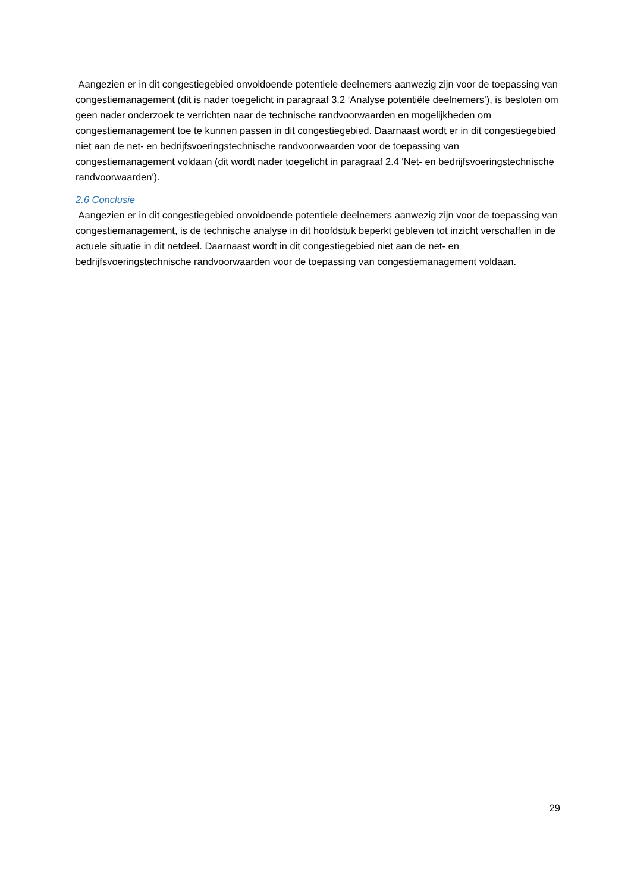Aangezien er in dit congestiegebied onvoldoende potentiele deelnemers aanwezig zijn voor de toepassing van congestiemanagement (dit is nader toegelicht in paragraaf 3.2 ‘Analyse potentiële deelnemers’), is besloten om geen nader onderzoek te verrichten naar de technische randvoorwaarden en mogelijkheden om congestiemanagement toe te kunnen passen in dit congestiegebied. Daarnaast wordt er in dit congestiegebied niet aan de net- en bedrijfsvoeringstechnische randvoorwaarden voor de toepassing van congestiemanagement voldaan (dit wordt nader toegelicht in paragraaf 2.4 'Net- en bedrijfsvoeringstechnische randvoorwaarden').
2.6 Conclusie
Aangezien er in dit congestiegebied onvoldoende potentiele deelnemers aanwezig zijn voor de toepassing van congestiemanagement, is de technische analyse in dit hoofdstuk beperkt gebleven tot inzicht verschaffen in de actuele situatie in dit netdeel. Daarnaast wordt in dit congestiegebied niet aan de net- en bedrijfsvoeringstechnische randvoorwaarden voor de toepassing van congestiemanagement voldaan.
29